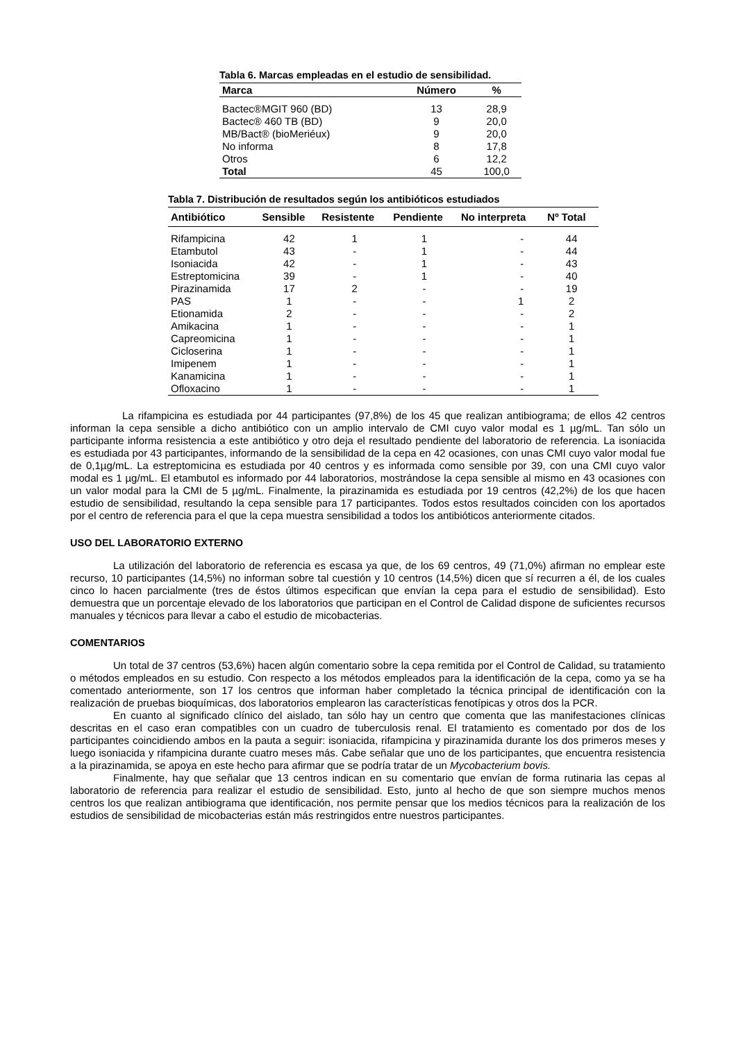Tabla 6. Marcas empleadas en el estudio de sensibilidad.
| Marca | Número | % |
| --- | --- | --- |
| Bactec®MGIT 960 (BD) | 13 | 28,9 |
| Bactec® 460 TB (BD) | 9 | 20,0 |
| MB/Bact® (bioMeriéux) | 9 | 20,0 |
| No informa | 8 | 17,8 |
| Otros | 6 | 12,2 |
| Total | 45 | 100,0 |
Tabla 7. Distribución de resultados según los antibióticos estudiados
| Antibiótico | Sensible | Resistente | Pendiente | No interpreta | Nº Total |
| --- | --- | --- | --- | --- | --- |
| Rifampicina | 42 | 1 | 1 | - | 44 |
| Etambutol | 43 | - | 1 | - | 44 |
| Isoniacida | 42 | - | 1 | - | 43 |
| Estreptomicina | 39 | - | 1 | - | 40 |
| Pirazinamida | 17 | 2 | - | - | 19 |
| PAS | 1 | - | - | 1 | 2 |
| Etionamida | 2 | - | - | - | 2 |
| Amikacina | 1 | - | - | - | 1 |
| Capreomicina | 1 | - | - | - | 1 |
| Cicloserina | 1 | - | - | - | 1 |
| Imipenem | 1 | - | - | - | 1 |
| Kanamicina | 1 | - | - | - | 1 |
| Ofloxacino | 1 | - | - | - | 1 |
La rifampicina es estudiada por 44 participantes (97,8%) de los 45 que realizan antibiograma; de ellos 42 centros informan la cepa sensible a dicho antibiótico con un amplio intervalo de CMI cuyo valor modal es 1 µg/mL. Tan sólo un participante informa resistencia a este antibiótico y otro deja el resultado pendiente del laboratorio de referencia. La isoniacida es estudiada por 43 participantes, informando de la sensibilidad de la cepa en 42 ocasiones, con unas CMI cuyo valor modal fue de 0,1µg/mL. La estreptomicina es estudiada por 40 centros y es informada como sensible por 39, con una CMI cuyo valor modal es 1 µg/mL. El etambutol es informado por 44 laboratorios, mostrándose la cepa sensible al mismo en 43 ocasiones con un valor modal para la CMI de 5 µg/mL. Finalmente, la pirazinamida es estudiada por 19 centros (42,2%) de los que hacen estudio de sensibilidad, resultando la cepa sensible para 17 participantes. Todos estos resultados coinciden con los aportados por el centro de referencia para el que la cepa muestra sensibilidad a todos los antibióticos anteriormente citados.
USO DEL LABORATORIO EXTERNO
La utilización del laboratorio de referencia es escasa ya que, de los 69 centros, 49 (71,0%) afirman no emplear este recurso, 10 participantes (14,5%) no informan sobre tal cuestión y 10 centros (14,5%) dicen que sí recurren a él, de los cuales cinco lo hacen parcialmente (tres de éstos últimos especifican que envían la cepa para el estudio de sensibilidad). Esto demuestra que un porcentaje elevado de los laboratorios que participan en el Control de Calidad dispone de suficientes recursos manuales y técnicos para llevar a cabo el estudio de micobacterias.
COMENTARIOS
Un total de 37 centros (53,6%) hacen algún comentario sobre la cepa remitida por el Control de Calidad, su tratamiento o métodos empleados en su estudio. Con respecto a los métodos empleados para la identificación de la cepa, como ya se ha comentado anteriormente, son 17 los centros que informan haber completado la técnica principal de identificación con la realización de pruebas bioquímicas, dos laboratorios emplearon las características fenotípicas y otros dos la PCR.
En cuanto al significado clínico del aislado, tan sólo hay un centro que comenta que las manifestaciones clínicas descritas en el caso eran compatibles con un cuadro de tuberculosis renal. El tratamiento es comentado por dos de los participantes coincidiendo ambos en la pauta a seguir: isoniacida, rifampicina y pirazinamida durante los dos primeros meses y luego isoniacida y rifampicina durante cuatro meses más. Cabe señalar que uno de los participantes, que encuentra resistencia a la pirazinamida, se apoya en este hecho para afirmar que se podría tratar de un Mycobacterium bovis.
Finalmente, hay que señalar que 13 centros indican en su comentario que envían de forma rutinaria las cepas al laboratorio de referencia para realizar el estudio de sensibilidad. Esto, junto al hecho de que son siempre muchos menos centros los que realizan antibiograma que identificación, nos permite pensar que los medios técnicos para la realización de los estudios de sensibilidad de micobacterias están más restringidos entre nuestros participantes.